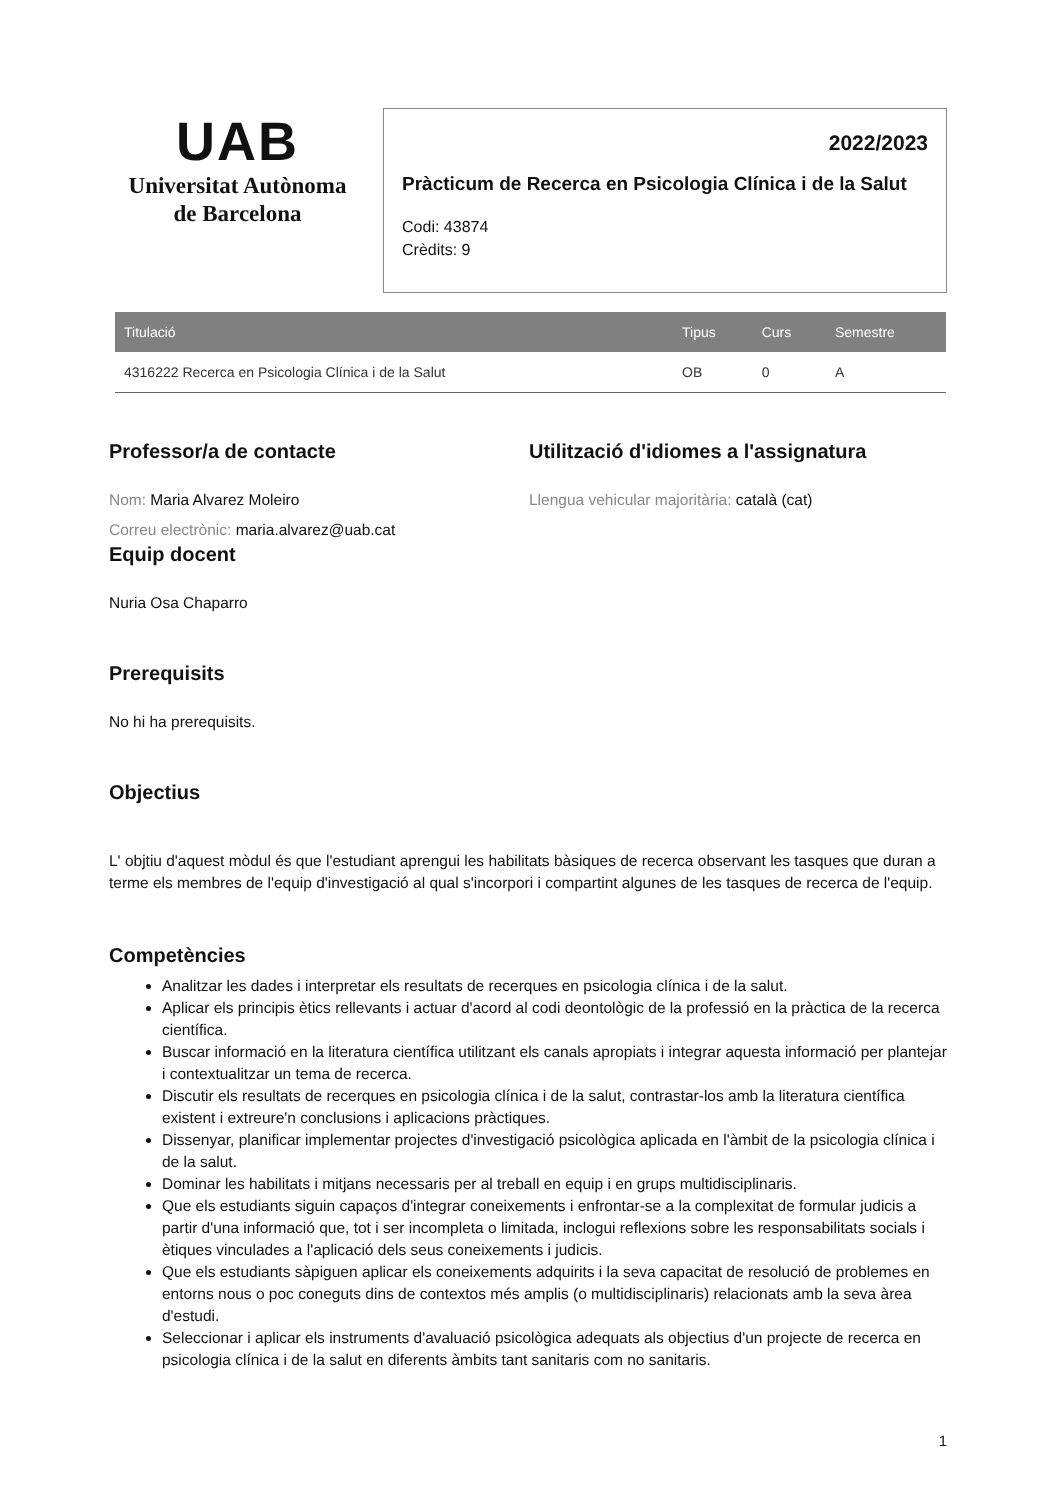UAB
Universitat Autònoma
de Barcelona
2022/2023
Pràcticum de Recerca en Psicologia Clínica i de la Salut
Codi: 43874
Crèdits: 9
| Titulació | Tipus | Curs | Semestre |
| --- | --- | --- | --- |
| 4316222 Recerca en Psicologia Clínica i de la Salut | OB | 0 | A |
Professor/a de contacte
Nom: Maria Alvarez Moleiro
Correu electrònic: maria.alvarez@uab.cat
Utilització d'idiomes a l'assignatura
Llengua vehicular majoritària: català (cat)
Equip docent
Nuria Osa Chaparro
Prerequisits
No hi ha prerequisits.
Objectius
L' objtiu d'aquest mòdul és que l'estudiant aprengui les habilitats bàsiques de recerca observant les tasques que duran a terme els membres de l'equip d'investigació al qual s'incorpori i compartint algunes de les tasques de recerca de l'equip.
Competències
Analitzar les dades i interpretar els resultats de recerques en psicologia clínica i de la salut.
Aplicar els principis ètics rellevants i actuar d'acord al codi deontològic de la professió en la pràctica de la recerca científica.
Buscar informació en la literatura científica utilitzant els canals apropiats i integrar aquesta informació per plantejar i contextualitzar un tema de recerca.
Discutir els resultats de recerques en psicologia clínica i de la salut, contrastar-los amb la literatura científica existent i extreure'n conclusions i aplicacions pràctiques.
Dissenyar, planificar implementar projectes d'investigació psicològica aplicada en l'àmbit de la psicologia clínica i de la salut.
Dominar les habilitats i mitjans necessaris per al treball en equip i en grups multidisciplinaris.
Que els estudiants siguin capaços d'integrar coneixements i enfrontar-se a la complexitat de formular judicis a partir d'una informació que, tot i ser incompleta o limitada, inclogui reflexions sobre les responsabilitats socials i ètiques vinculades a l'aplicació dels seus coneixements i judicis.
Que els estudiants sàpiguen aplicar els coneixements adquirits i la seva capacitat de resolució de problemes en entorns nous o poc coneguts dins de contextos més amplis (o multidisciplinaris) relacionats amb la seva àrea d'estudi.
Seleccionar i aplicar els instruments d'avaluació psicològica adequats als objectius d'un projecte de recerca en psicologia clínica i de la salut en diferents àmbits tant sanitaris com no sanitaris.
1